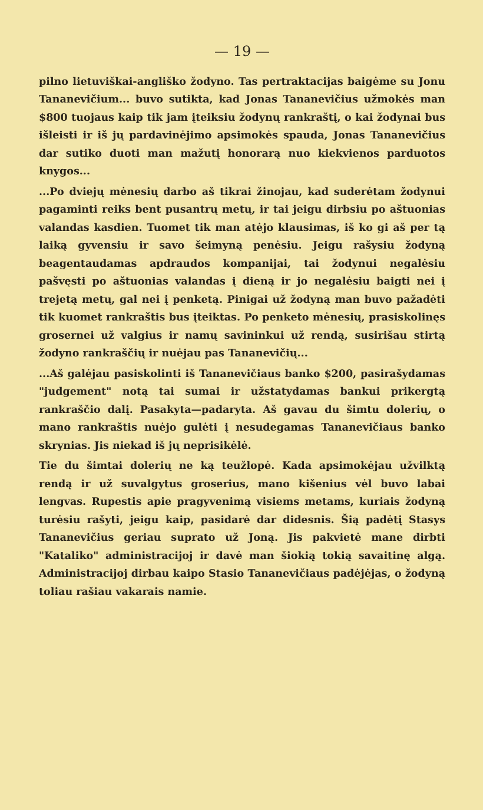— 19 —
pilno lietuviškai-angliško žodyno. Tas pertraktacijas baigėme su Jonu Tananevičium... buvo sutikta, kad Jonas Tananevičius užmokės man $800 tuojaus kaip tik jam įteiksiu žodynų rankraštį, o kai žodynai bus išleisti ir iš jų pardavinėjimo apsimokės spauda, Jonas Tananevičius dar sutiko duoti man mažutį honorarą nuo kiekvienos parduotos knygos...
...Po dviejų mėnesių darbo aš tikrai žinojau, kad suderėtam žodynui pagaminti reiks bent pusantrų metų, ir tai jeigu dirbsiu po aštuonias valandas kasdien. Tuomet tik man atėjo klausimas, iš ko gi aš per tą laiką gyvensiu ir savo šeimyną penėsiu. Jeigu rašysiu žodyną beagentaudamas apdraudos kompanijai, tai žodynui negalėsiu pašvęsti po aštuonias valandas į dieną ir jo negalėsiu baigti nei į trejetą metų, gal nei į penketą. Pinigai už žodyną man buvo pažadėti tik kuomet rankraštis bus įteiktas. Po penketo mėnesių, prasiskolinęs grosernei už valgius ir namų savininkui už rendą, susirišau stirtą žodyno rankraščių ir nuėjau pas Tananevičių...
...Aš galėjau pasiskolinti iš Tananevičiaus banko $200, pasirašydamas "judgement" notą tai sumai ir užstatydamas bankui prikergtą rankraščio dalį. Pasakyta—padaryta. Aš gavau du šimtu dolerių, o mano rankraštis nuėjo gulėti į nesudegamas Tananevičiaus banko skrynias. Jis niekad iš jų neprisikėlė.
Tie du šimtai dolerių ne ką teužlopė. Kada apsimokėjau užvilktą rendą ir už suvalgytus groserius, mano kišenius vėl buvo labai lengvas. Rupestis apie pragyvenimą visiems metams, kuriais žodyną turėsiu rašyti, jeigu kaip, pasidarė dar didesnis. Šią padėtį Stasys Tananevičius geriau suprato už Joną. Jis pakvietė mane dirbti "Kataliko" administracijoj ir davė man šiokią tokią savaitinę algą. Administracijoj dirbau kaipo Stasio Tananevičiaus padėjėjas, o žodyną toliau rašiau vakarais namie.